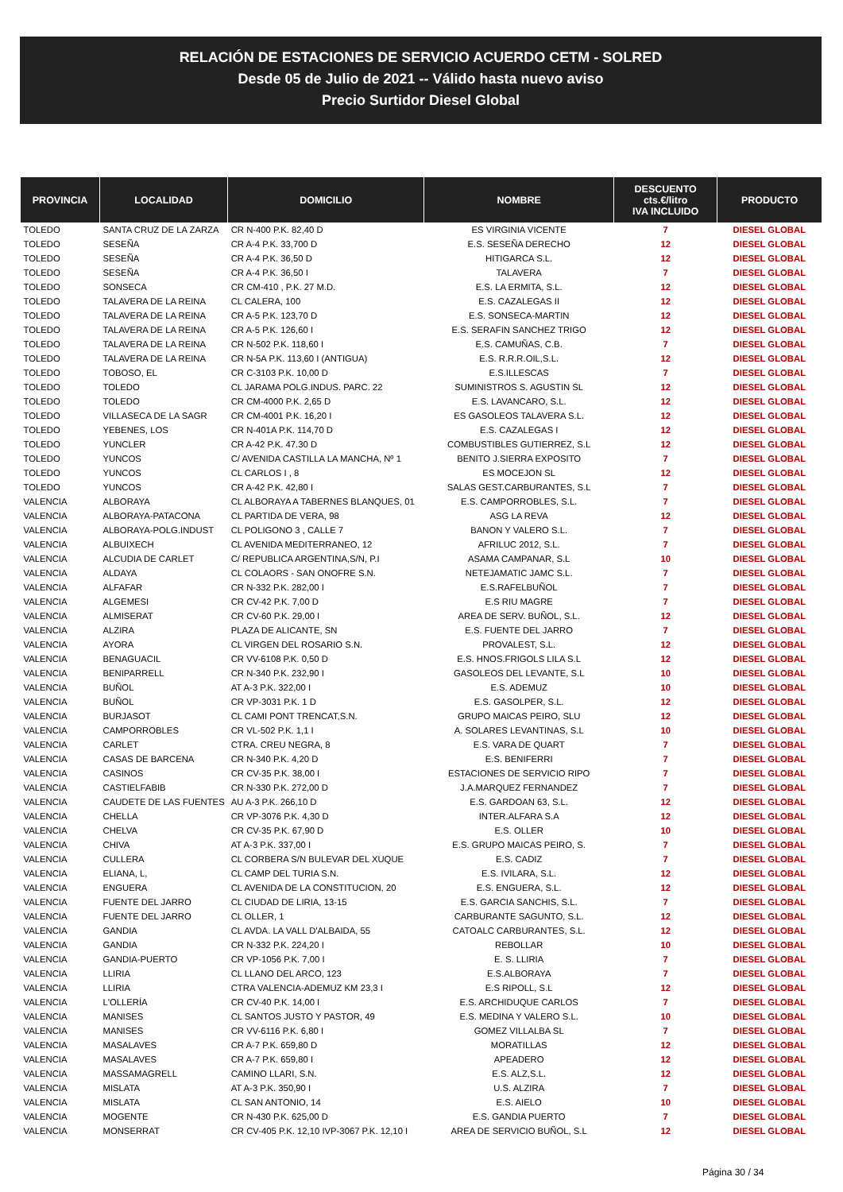RELACIÓN DE ESTACIONES DE SERVICIO ACUERDO CETM - SOLRED
Desde 05 de Julio de 2021 -- Válido hasta nuevo aviso
Precio Surtidor Diesel Global
| PROVINCIA | LOCALIDAD | DOMICILIO | NOMBRE | DESCUENTO cts.€/litro IVA INCLUIDO | PRODUCTO |
| --- | --- | --- | --- | --- | --- |
| TOLEDO | SANTA CRUZ DE LA ZARZA | CR N-400 P.K. 82,40 D | ES VIRGINIA VICENTE | 7 | DIESEL GLOBAL |
| TOLEDO | SESEÑA | CR A-4 P.K. 33,700 D | E.S. SESEÑA DERECHO | 12 | DIESEL GLOBAL |
| TOLEDO | SESEÑA | CR A-4 P.K. 36,50 D | HITIGARCA S.L. | 12 | DIESEL GLOBAL |
| TOLEDO | SESEÑA | CR A-4 P.K. 36,50 I | TALAVERA | 7 | DIESEL GLOBAL |
| TOLEDO | SONSECA | CR CM-410 , P.K. 27 M.D. | E.S. LA ERMITA, S.L. | 12 | DIESEL GLOBAL |
| TOLEDO | TALAVERA DE LA REINA | CL CALERA, 100 | E.S. CAZALEGAS II | 12 | DIESEL GLOBAL |
| TOLEDO | TALAVERA DE LA REINA | CR A-5 P.K. 123,70 D | E.S. SONSECA-MARTIN | 12 | DIESEL GLOBAL |
| TOLEDO | TALAVERA DE LA REINA | CR A-5 P.K. 126,60 I | E.S. SERAFIN SANCHEZ TRIGO | 12 | DIESEL GLOBAL |
| TOLEDO | TALAVERA DE LA REINA | CR N-502 P.K. 118,60 I | E.S. CAMUÑAS, C.B. | 7 | DIESEL GLOBAL |
| TOLEDO | TALAVERA DE LA REINA | CR N-5A P.K. 113,60 I (ANTIGUA) | E.S. R.R.R.OIL,S.L. | 12 | DIESEL GLOBAL |
| TOLEDO | TOBOSO, EL | CR C-3103 P.K. 10,00 D | E.S.ILLESCAS | 7 | DIESEL GLOBAL |
| TOLEDO | TOLEDO | CL JARAMA POLG.INDUS. PARC. 22 | SUMINISTROS S. AGUSTIN SL | 12 | DIESEL GLOBAL |
| TOLEDO | TOLEDO | CR CM-4000 P.K. 2,65 D | E.S. LAVANCARO, S.L. | 12 | DIESEL GLOBAL |
| TOLEDO | VILLASECA DE LA SAGR | CR CM-4001 P.K. 16,20 I | ES GASOLEOS TALAVERA S.L. | 12 | DIESEL GLOBAL |
| TOLEDO | YEBENES, LOS | CR N-401A P.K. 114,70 D | E.S. CAZALEGAS I | 12 | DIESEL GLOBAL |
| TOLEDO | YUNCLER | CR A-42 P.K. 47.30 D | COMBUSTIBLES GUTIERREZ, S.L | 12 | DIESEL GLOBAL |
| TOLEDO | YUNCOS | C/ AVENIDA CASTILLA LA MANCHA, Nº 1 | BENITO J.SIERRA EXPOSITO | 7 | DIESEL GLOBAL |
| TOLEDO | YUNCOS | CL CARLOS I , 8 | ES MOCEJON SL | 12 | DIESEL GLOBAL |
| TOLEDO | YUNCOS | CR A-42 P.K. 42,80 I | SALAS GEST.CARBURANTES, S.L | 7 | DIESEL GLOBAL |
| VALENCIA | ALBORAYA | CL ALBORAYA A TABERNES BLANQUES, 01 | E.S. CAMPORROBLES, S.L. | 7 | DIESEL GLOBAL |
| VALENCIA | ALBORAYA-PATACONA | CL PARTIDA DE VERA, 98 | ASG LA REVA | 12 | DIESEL GLOBAL |
| VALENCIA | ALBORAYA-POLG.INDUST | CL POLIGONO 3 , CALLE 7 | BANON Y VALERO S.L. | 7 | DIESEL GLOBAL |
| VALENCIA | ALBUIXECH | CL AVENIDA MEDITERRANEO, 12 | AFRILUC 2012, S.L. | 7 | DIESEL GLOBAL |
| VALENCIA | ALCUDIA DE CARLET | C/ REPUBLICA ARGENTINA,S/N, P.I | ASAMA CAMPANAR, S.L | 10 | DIESEL GLOBAL |
| VALENCIA | ALDAYA | CL COLAORS - SAN ONOFRE S.N. | NETEJAMATIC JAMC S.L. | 7 | DIESEL GLOBAL |
| VALENCIA | ALFAFAR | CR N-332 P.K. 282,00 I | E.S.RAFELBUÑOL | 7 | DIESEL GLOBAL |
| VALENCIA | ALGEMESI | CR CV-42 P.K. 7,00 D | E.S RIU MAGRE | 7 | DIESEL GLOBAL |
| VALENCIA | ALMISERAT | CR CV-60 P.K. 29,00 I | AREA DE SERV. BUÑOL, S.L. | 12 | DIESEL GLOBAL |
| VALENCIA | ALZIRA | PLAZA DE ALICANTE, SN | E.S. FUENTE DEL JARRO | 7 | DIESEL GLOBAL |
| VALENCIA | AYORA | CL VIRGEN DEL ROSARIO S.N. | PROVALEST, S.L. | 12 | DIESEL GLOBAL |
| VALENCIA | BENAGUACIL | CR VV-6108 P.K. 0,50 D | E.S. HNOS.FRIGOLS LILA S.L | 12 | DIESEL GLOBAL |
| VALENCIA | BENIPARRELL | CR N-340 P.K. 232,90 I | GASOLEOS DEL LEVANTE, S.L | 10 | DIESEL GLOBAL |
| VALENCIA | BUÑOL | AT A-3 P.K. 322,00 I | E.S. ADEMUZ | 10 | DIESEL GLOBAL |
| VALENCIA | BUÑOL | CR VP-3031 P.K. 1 D | E.S. GASOLPER, S.L. | 12 | DIESEL GLOBAL |
| VALENCIA | BURJASOT | CL CAMI PONT TRENCAT,S.N. | GRUPO MAICAS PEIRO, SLU | 12 | DIESEL GLOBAL |
| VALENCIA | CAMPORROBLES | CR VL-502 P.K. 1,1 I | A. SOLARES LEVANTINAS, S.L | 10 | DIESEL GLOBAL |
| VALENCIA | CARLET | CTRA. CREU NEGRA, 8 | E.S. VARA DE QUART | 7 | DIESEL GLOBAL |
| VALENCIA | CASAS DE BARCENA | CR N-340 P.K. 4,20 D | E.S. BENIFERRI | 7 | DIESEL GLOBAL |
| VALENCIA | CASINOS | CR CV-35 P.K. 38,00 I | ESTACIONES DE SERVICIO RIPO | 7 | DIESEL GLOBAL |
| VALENCIA | CASTIELFABIB | CR N-330 P.K. 272,00 D | J.A.MARQUEZ FERNANDEZ | 7 | DIESEL GLOBAL |
| VALENCIA | CAUDETE DE LAS FUENTES | AU A-3 P.K. 266,10 D | E.S. GARDOAN 63, S.L. | 12 | DIESEL GLOBAL |
| VALENCIA | CHELLA | CR VP-3076 P.K. 4,30 D | INTER.ALFARA S.A | 12 | DIESEL GLOBAL |
| VALENCIA | CHELVA | CR CV-35 P.K. 67,90 D | E.S. OLLER | 10 | DIESEL GLOBAL |
| VALENCIA | CHIVA | AT A-3 P.K. 337,00 I | E.S. GRUPO MAICAS PEIRO, S. | 7 | DIESEL GLOBAL |
| VALENCIA | CULLERA | CL CORBERA S/N BULEVAR DEL XUQUE | E.S. CADIZ | 7 | DIESEL GLOBAL |
| VALENCIA | ELIANA, L, | CL CAMP DEL TURIA S.N. | E.S. IVILARA, S.L. | 12 | DIESEL GLOBAL |
| VALENCIA | ENGUERA | CL AVENIDA DE LA CONSTITUCION, 20 | E.S. ENGUERA, S.L. | 12 | DIESEL GLOBAL |
| VALENCIA | FUENTE DEL JARRO | CL CIUDAD DE LIRIA, 13-15 | E.S. GARCIA SANCHIS, S.L. | 7 | DIESEL GLOBAL |
| VALENCIA | FUENTE DEL JARRO | CL OLLER, 1 | CARBURANTE SAGUNTO, S.L. | 12 | DIESEL GLOBAL |
| VALENCIA | GANDIA | CL AVDA. LA VALL D'ALBAIDA, 55 | CATOALC CARBURANTES, S.L. | 12 | DIESEL GLOBAL |
| VALENCIA | GANDIA | CR N-332 P.K. 224,20 I | REBOLLAR | 10 | DIESEL GLOBAL |
| VALENCIA | GANDIA-PUERTO | CR VP-1056 P.K. 7,00 I | E. S. LLIRIA | 7 | DIESEL GLOBAL |
| VALENCIA | LLIRIA | CL LLANO DEL ARCO, 123 | E.S.ALBORAYA | 7 | DIESEL GLOBAL |
| VALENCIA | LLIRIA | CTRA VALENCIA-ADEMUZ KM 23,3 I | E.S RIPOLL, S.L | 12 | DIESEL GLOBAL |
| VALENCIA | L'OLLERÍA | CR CV-40 P.K. 14,00 I | E.S. ARCHIDUQUE CARLOS | 7 | DIESEL GLOBAL |
| VALENCIA | MANISES | CL SANTOS JUSTO Y PASTOR, 49 | E.S. MEDINA Y VALERO S.L. | 10 | DIESEL GLOBAL |
| VALENCIA | MANISES | CR VV-6116 P.K. 6,80 I | GOMEZ VILLALBA SL | 7 | DIESEL GLOBAL |
| VALENCIA | MASALAVES | CR A-7 P.K. 659,80 D | MORATILLAS | 12 | DIESEL GLOBAL |
| VALENCIA | MASALAVES | CR A-7 P.K. 659,80 I | APEADERO | 12 | DIESEL GLOBAL |
| VALENCIA | MASSAMAGRELL | CAMINO LLARI, S.N. | E.S. ALZ,S.L. | 12 | DIESEL GLOBAL |
| VALENCIA | MISLATA | AT A-3 P.K. 350,90 I | U.S. ALZIRA | 7 | DIESEL GLOBAL |
| VALENCIA | MISLATA | CL SAN ANTONIO, 14 | E.S. AIELO | 10 | DIESEL GLOBAL |
| VALENCIA | MOGENTE | CR N-430 P.K. 625,00 D | E.S. GANDIA PUERTO | 7 | DIESEL GLOBAL |
| VALENCIA | MONSERRAT | CR CV-405 P.K. 12,10 IVP-3067 P.K. 12,10 I | AREA DE SERVICIO BUÑOL, S.L | 12 | DIESEL GLOBAL |
Página 30 / 34